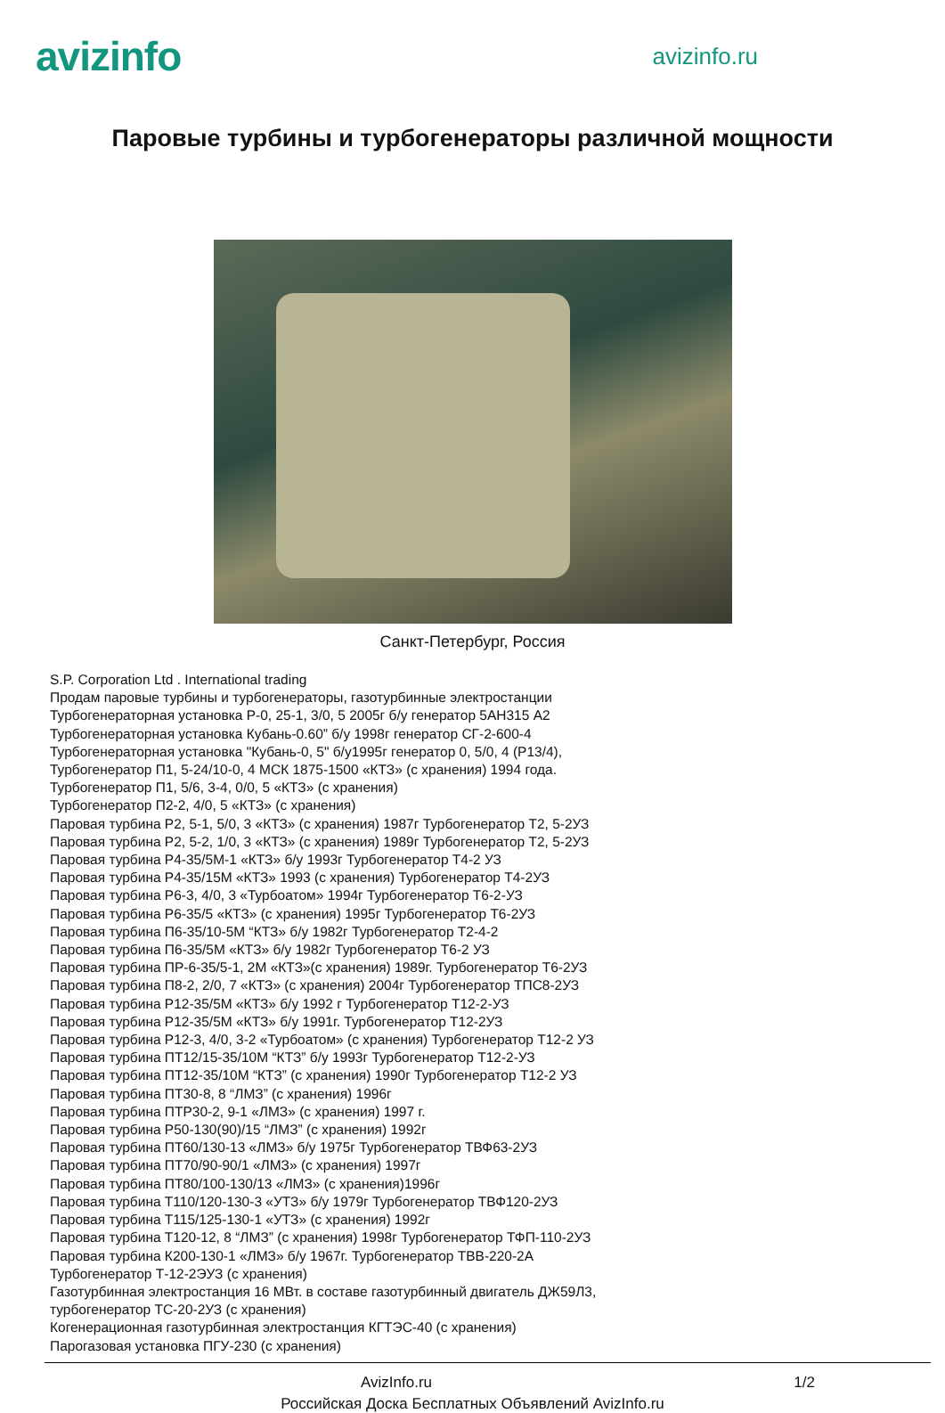avizinfo
avizinfo.ru
Паровые турбины и турбогенераторы различной мощности
Санкт-Петербург, Россия
S.P. Corporation Ltd . International trading
Продам паровые турбины и турбогенераторы, газотурбинные электростанции
Турбогенераторная установка Р-0, 25-1, 3/0, 5 2005г б/у генератор 5АН315 А2
Турбогенераторная установка Кубань-0.60” б/у 1998г генератор СГ-2-600-4
Турбогенераторная установка "Кубань-0, 5" б/у1995г генератор 0, 5/0, 4 (Р13/4),
Турбогенератор П1, 5-24/10-0, 4 МСК 1875-1500 «КТЗ» (с хранения) 1994 года.
Турбогенератор П1, 5/6, 3-4, 0/0, 5 «КТЗ» (с хранения)
Турбогенератор П2-2, 4/0, 5 «КТЗ» (с хранения)
Паровая турбина Р2, 5-1, 5/0, 3 «КТЗ» (с хранения) 1987г Турбогенератор Т2, 5-2УЗ
Паровая турбина Р2, 5-2, 1/0, 3 «КТЗ» (с хранения) 1989г Турбогенератор Т2, 5-2УЗ
Паровая турбина Р4-35/5М-1 «КТЗ» б/у 1993г Турбогенератор Т4-2 УЗ
Паровая турбина Р4-35/15М «КТЗ» 1993 (с хранения) Турбогенератор Т4-2УЗ
Паровая турбина Р6-3, 4/0, 3 «Турбоатом» 1994г Турбогенератор Т6-2-УЗ
Паровая турбина Р6-35/5 «КТЗ» (с хранения) 1995г Турбогенератор Т6-2УЗ
Паровая турбина П6-35/10-5М “КТЗ» б/у 1982г Турбогенератор Т2-4-2
Паровая турбина П6-35/5М «КТЗ» б/у 1982г Турбогенератор Т6-2 УЗ
Паровая турбина ПР-6-35/5-1, 2М «КТЗ»(с хранения) 1989г. Турбогенератор Т6-2УЗ
Паровая турбина П8-2, 2/0, 7 «КТЗ» (с хранения) 2004г Турбогенератор ТПС8-2УЗ
Паровая турбина Р12-35/5М «КТЗ» б/у 1992 г Турбогенератор Т12-2-УЗ
Паровая турбина Р12-35/5М «КТЗ» б/у 1991г. Турбогенератор Т12-2УЗ
Паровая турбина Р12-3, 4/0, 3-2 «Турбоатом» (с хранения) Турбогенератор Т12-2 УЗ
Паровая турбина ПТ12/15-35/10М “КТЗ” б/у 1993г Турбогенератор Т12-2-УЗ
Паровая турбина ПТ12-35/10М “КТЗ” (с хранения) 1990г Турбогенератор Т12-2 УЗ
Паровая турбина ПТ30-8, 8 “ЛМЗ” (с хранения) 1996г
Паровая турбина ПТР30-2, 9-1 «ЛМЗ» (с хранения) 1997 г.
Паровая турбина Р50-130(90)/15 “ЛМЗ” (с хранения) 1992г
Паровая турбина ПТ60/130-13 «ЛМЗ» б/у 1975г Турбогенератор ТВФ63-2УЗ
Паровая турбина ПТ70/90-90/1 «ЛМЗ» (с хранения) 1997г
Паровая турбина ПТ80/100-130/13 «ЛМЗ» (с хранения)1996г
Паровая турбина Т110/120-130-3 «УТЗ» б/у 1979г Турбогенератор ТВФ120-2УЗ
Паровая турбина Т115/125-130-1 «УТЗ» (с хранения) 1992г
Паровая турбина Т120-12, 8 “ЛМЗ” (с хранения) 1998г Турбогенератор ТФП-110-2УЗ
Паровая турбина К200-130-1 «ЛМЗ» б/у 1967г. Турбогенератор ТВВ-220-2А
Турбогенератор Т-12-2ЭУЗ (с хранения)
Газотурбинная электростанция 16 МВт. в составе газотурбинный двигатель ДЖ59Л3,
турбогенератор ТС-20-2УЗ (с хранения)
Когенерационная газотурбинная электростанция КГТЭС-40 (с хранения)
Парогазовая установка ПГУ-230 (с хранения)
AvizInfo.ru 1/2
Российская Доска Бесплатных Объявлений AvizInfo.ru